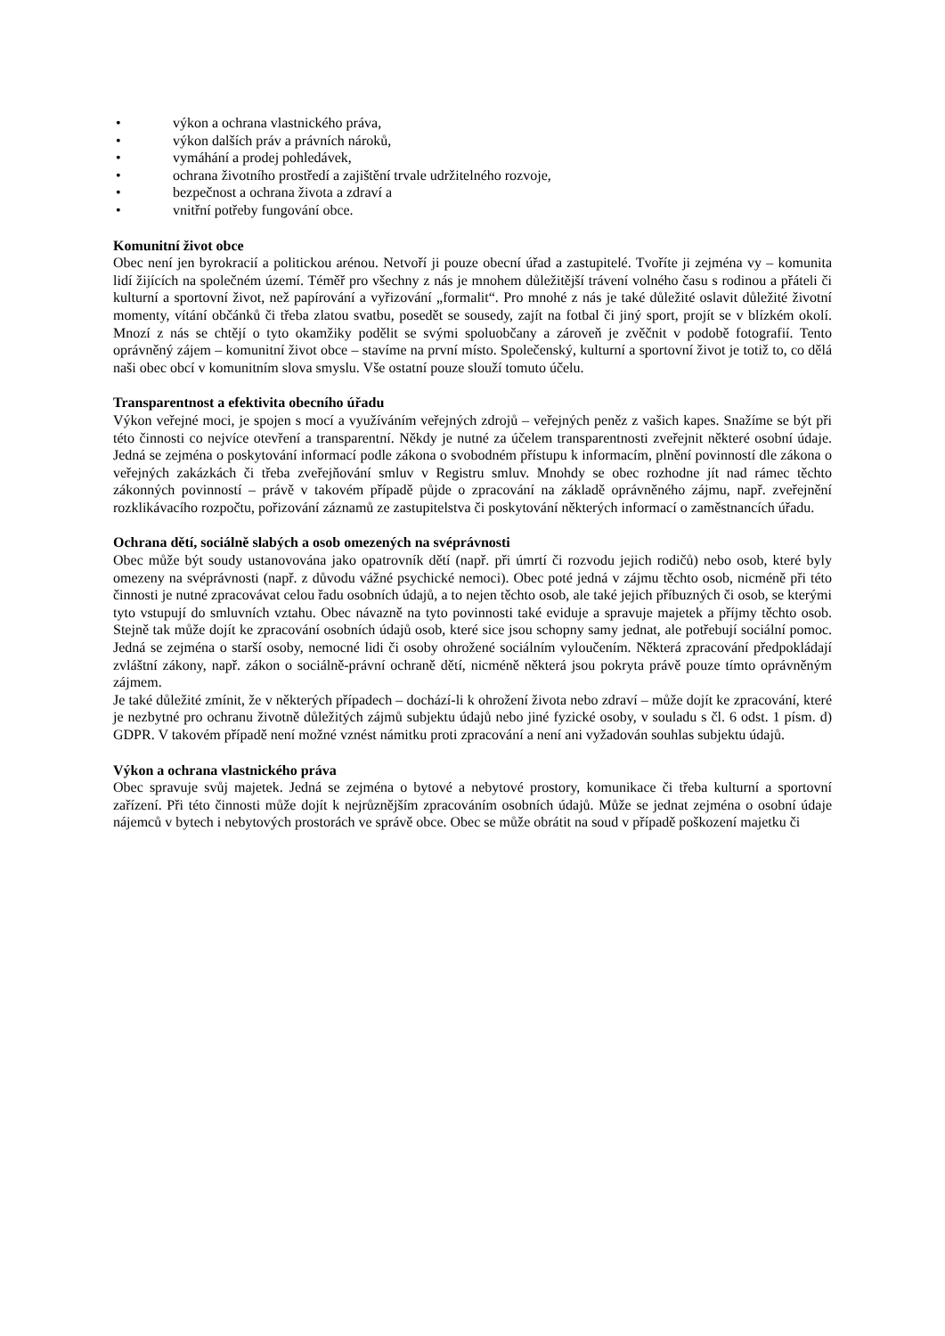• výkon a ochrana vlastnického práva,
• výkon dalších práv a právních nároků,
• vymáhání a prodej pohledávek,
• ochrana životního prostředí a zajištění trvale udržitelného rozvoje,
• bezpečnost a ochrana života a zdraví a
• vnitřní potřeby fungování obce.
Komunitní život obce
Obec není jen byrokracií a politickou arénou. Netvoří ji pouze obecní úřad a zastupitelé. Tvoříte ji zejména vy – komunita lidí žijících na společném území. Téměř pro všechny z nás je mnohem důležitější trávení volného času s rodinou a přáteli či kulturní a sportovní život, než papírování a vyřizování „formalit“. Pro mnohé z nás je také důležité oslavit důležité životní momenty, vítání občánků či třeba zlatou svatbu, posedět se sousedy, zajít na fotbal či jiný sport, projít se v blízkém okolí. Mnozí z nás se chtějí o tyto okamžiky podělit se svými spoluobčany a zároveň je zvěčnit v podobě fotografií. Tento oprávněný zájem – komunitní život obce – stavíme na první místo. Společenský, kulturní a sportovní život je totiž to, co dělá naši obec obcí v komunitním slova smyslu. Vše ostatní pouze slouží tomuto účelu.
Transparentnost a efektivita obecního úřadu
Výkon veřejné moci, je spojen s mocí a využíváním veřejných zdrojů – veřejných peněz z vašich kapes. Snažíme se být při této činnosti co nejvíce otevření a transparentní. Někdy je nutné za účelem transparentnosti zveřejnit některé osobní údaje. Jedná se zejména o poskytování informací podle zákona o svobodném přístupu k informacím, plnění povinností dle zákona o veřejných zakázkách či třeba zveřejňování smluv v Registru smluv. Mnohdy se obec rozhodne jít nad rámec těchto zákonných povinností – právě v takovém případě půjde o zpracování na základě oprávněného zájmu, např. zveřejnění rozklikávacího rozpočtu, pořizování záznamů ze zastupitelstva či poskytování některých informací o zaměstnancích úřadu.
Ochrana dětí, sociálně slabých a osob omezených na svéprávnosti
Obec může být soudy ustanovována jako opatrovník dětí (např. při úmrtí či rozvodu jejich rodičů) nebo osob, které byly omezeny na svéprávnosti (např. z důvodu vážné psychické nemoci). Obec poté jedná v zájmu těchto osob, nicméně při této činnosti je nutné zpracovávat celou řadu osobních údajů, a to nejen těchto osob, ale také jejich příbuzných či osob, se kterými tyto vstupují do smluvních vztahu. Obec návazně na tyto povinnosti také eviduje a spravuje majetek a příjmy těchto osob. Stejně tak může dojít ke zpracování osobních údajů osob, které sice jsou schopny samy jednat, ale potřebují sociální pomoc. Jedná se zejména o starší osoby, nemocné lidi či osoby ohrožené sociálním vyloučením. Některá zpracování předpokládají zvláštní zákony, např. zákon o sociálně-právní ochraně dětí, nicméně některá jsou pokryta právě pouze tímto oprávněným zájmem.
Je také důležité zmínit, že v některých případech – dochází-li k ohrožení života nebo zdraví – může dojít ke zpracování, které je nezbytné pro ochranu životně důležitých zájmů subjektu údajů nebo jiné fyzické osoby, v souladu s čl. 6 odst. 1 písm. d) GDPR. V takovém případě není možné vznést námitku proti zpracování a není ani vyžadován souhlas subjektu údajů.
Výkon a ochrana vlastnického práva
Obec spravuje svůj majetek. Jedná se zejména o bytové a nebytové prostory, komunikace či třeba kulturní a sportovní zařízení. Při této činnosti může dojít k nejrůznějším zpracováním osobních údajů. Může se jednat zejména o osobní údaje nájemců v bytech i nebytových prostorách ve správě obce. Obec se může obrátit na soud v případě poškození majetku či